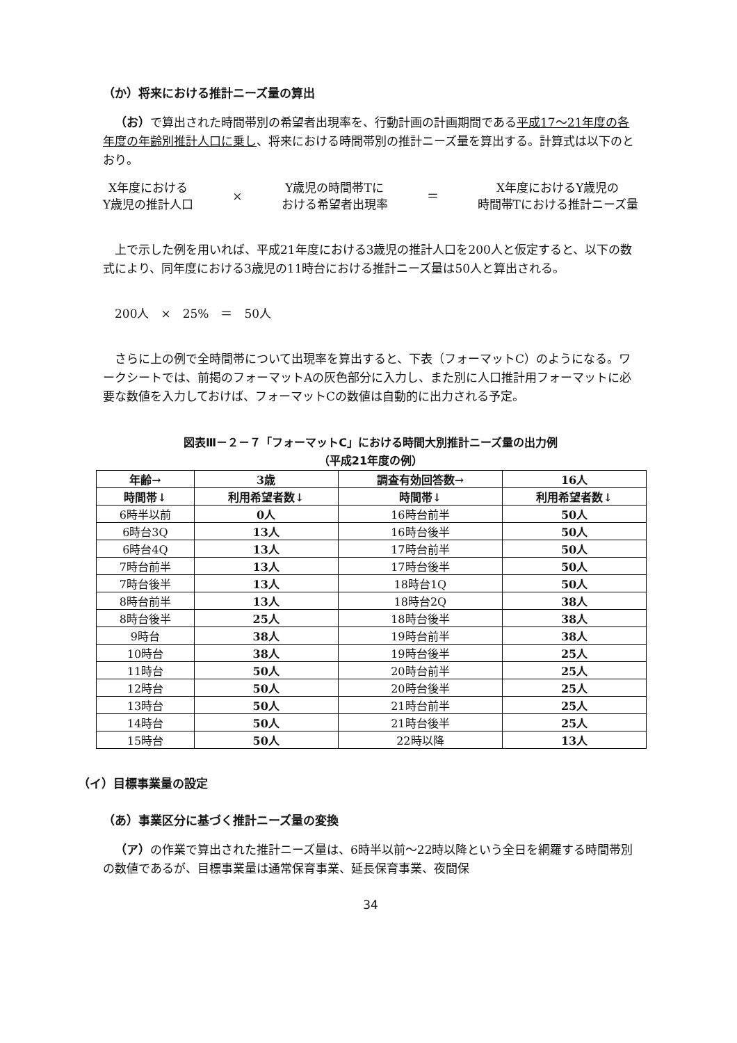（か）将来における推計ニーズ量の算出
（お）で算出された時間帯別の希望者出現率を、行動計画の計画期間である平成17～21年度の各年度の年齢別推計人口に乗し、将来における時間帯別の推計ニーズ量を算出する。計算式は以下のとおり。
X年度における
Y歳児の推計人口
×
Y歳児の時間帯Tに
おける希望者出現率
＝
X年度におけるY歳児の
時間帯Tにおける推計ニーズ量
上で示した例を用いれば、平成21年度における3歳児の推計人口を200人と仮定すると、以下の数式により、同年度における3歳児の11時台における推計ニーズ量は50人と算出される。
200人　×　25%　＝　50人
さらに上の例で全時間帯について出現率を算出すると、下表（フォーマットC）のようになる。ワークシートでは、前掲のフォーマットAの灰色部分に入力し、また別に人口推計用フォーマットに必要な数値を入力しておけば、フォーマットCの数値は自動的に出力される予定。
図表Ⅲ－２－７「フォーマットC」における時間大別推計ニーズ量の出力例
（平成21年度の例）
| 年齢→ | 3歳 | 調査有効回答数→ | 16人 |
| --- | --- | --- | --- |
| 時間帯↓ | 利用希望者数↓ | 時間帯↓ | 利用希望者数↓ |
| 6時半以前 | 0人 | 16時台前半 | 50人 |
| 6時台3Q | 13人 | 16時台後半 | 50人 |
| 6時台4Q | 13人 | 17時台前半 | 50人 |
| 7時台前半 | 13人 | 17時台後半 | 50人 |
| 7時台後半 | 13人 | 18時台1Q | 50人 |
| 8時台前半 | 13人 | 18時台2Q | 38人 |
| 8時台後半 | 25人 | 18時台後半 | 38人 |
| 9時台 | 38人 | 19時台前半 | 38人 |
| 10時台 | 38人 | 19時台後半 | 25人 |
| 11時台 | 50人 | 20時台前半 | 25人 |
| 12時台 | 50人 | 20時台後半 | 25人 |
| 13時台 | 50人 | 21時台前半 | 25人 |
| 14時台 | 50人 | 21時台後半 | 25人 |
| 15時台 | 50人 | 22時以降 | 13人 |
（イ）目標事業量の設定
（あ）事業区分に基づく推計ニーズ量の変換
（ア）の作業で算出された推計ニーズ量は、6時半以前～22時以降という全日を網羅する時間帯別の数値であるが、目標事業量は通常保育事業、延長保育事業、夜間保
34